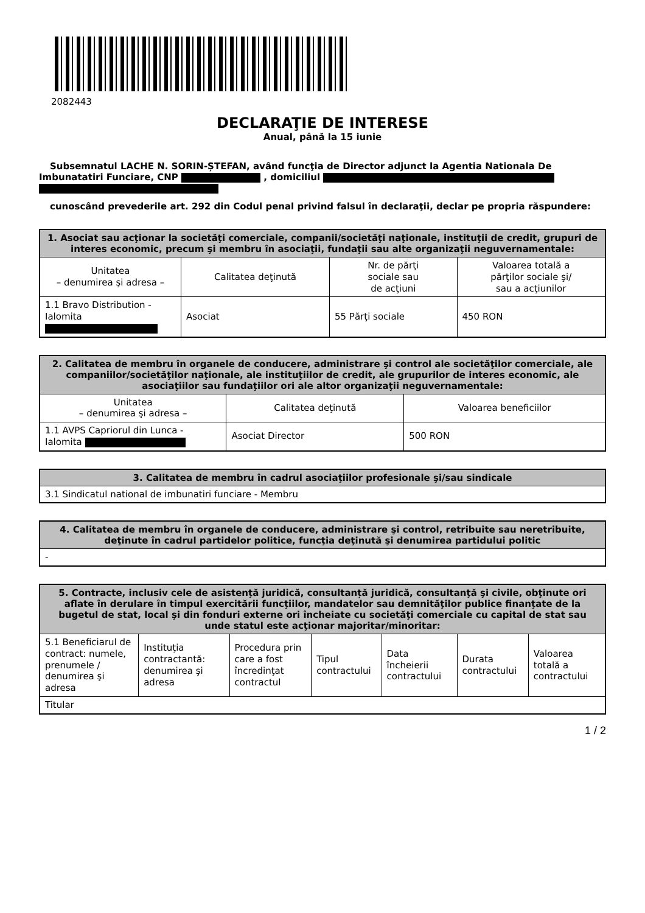2082443
DECLARAŢIE DE INTERESE
Anual, până la 15 iunie
Subsemnatul LACHE N. SORIN-ȘTEFAN, având funcţia de Director adjunct la Agentia Nationala De Imbunatatiri Funciare, CNP , domiciliul
cunoscând prevederile art. 292 din Codul penal privind falsul în declaraţii, declar pe propria răspundere:
| 1. Asociat sau acţionar la societăţi comerciale, companii/societăţi naţionale, instituţii de credit, grupuri de interes economic, precum şi membru în asociaţii, fundaţii sau alte organizaţii neguvernamentale: | | | |
| --- | --- | --- | --- |
| Unitatea – denumirea şi adresa – | Calitatea deţinută | Nr. de părţi sociale sau de acţiuni | Valoarea totală a părţilor sociale şi/ sau a acţiunilor |
| 1.1 Bravo Distribution - Ialomita | Asociat | 55 Părţi sociale | 450 RON |
| 2. Calitatea de membru în organele de conducere, administrare şi control ale societăţilor comerciale, ale companiilor/societăţilor naţionale, ale instituţiilor de credit, ale grupurilor de interes economic, ale asociaţiilor sau fundaţiilor ori ale altor organizaţii neguvernamentale: | | |
| --- | --- | --- |
| Unitatea – denumirea şi adresa – | Calitatea deţinută | Valoarea beneficiilor |
| 1.1 AVPS Capriorul din Lunca - Ialomita | Asociat Director | 500 RON |
| 3. Calitatea de membru în cadrul asociaţiilor profesionale şi/sau sindicale |
| --- |
| 3.1 Sindicatul national de imbunatiri funciare - Membru |
| 4. Calitatea de membru în organele de conducere, administrare şi control, retribuite sau neretribuite, deţinute în cadrul partidelor politice, funcţia deţinută şi denumirea partidului politic |
| --- |
| - |
| 5. Contracte, inclusiv cele de asistenţă juridică, consultanță juridică, consultanţă şi civile, obţinute ori aflate în derulare în timpul exercitării funcţiilor, mandatelor sau demnităţilor publice finanţate de la bugetul de stat, local şi din fonduri externe ori încheiate cu societăţi comerciale cu capital de stat sau unde statul este acţionar majoritar/minoritar: | | | | | | |
| --- | --- | --- | --- | --- | --- | --- |
| 5.1 Beneficiarul de contract: numele, prenumele / denumirea şi adresa | Instituţia contractantă: denumirea şi adresa | Procedura prin care a fost încredinţat contractul | Tipul contractului | Data încheierii contractului | Durata contractului | Valoarea totală a contractului |
| Titular | | | | | | |
1 / 2